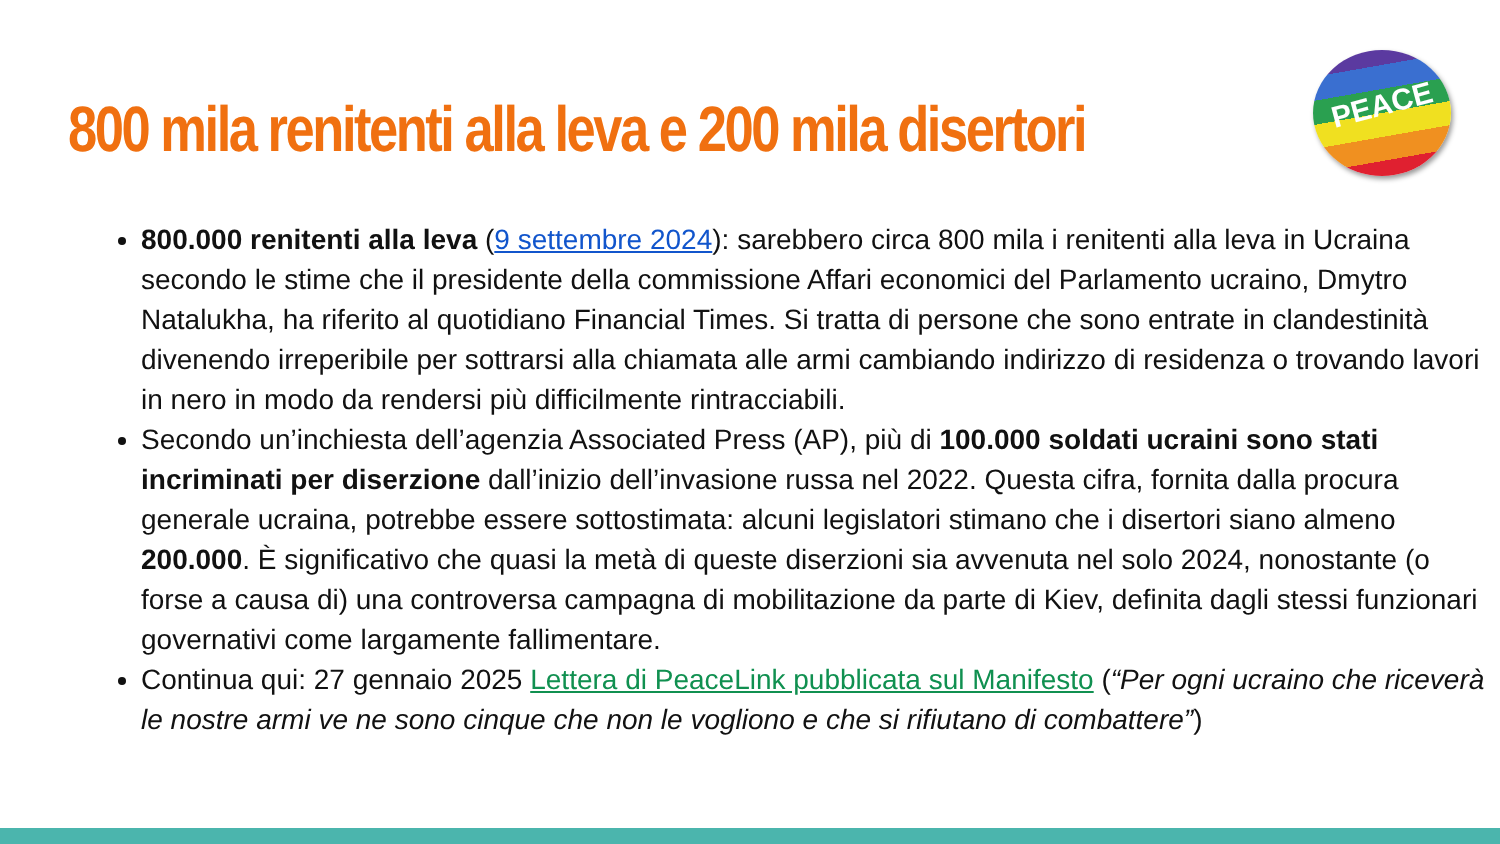800 mila renitenti alla leva e 200 mila disertori
PEACE
800.000 renitenti alla leva (9 settembre 2024): sarebbero circa 800 mila i renitenti alla leva in Ucraina secondo le stime che il presidente della commissione Affari economici del Parlamento ucraino, Dmytro Natalukha, ha riferito al quotidiano Financial Times. Si tratta di persone che sono entrate in clandestinità divenendo irreperibile per sottrarsi alla chiamata alle armi cambiando indirizzo di residenza o trovando lavori in nero in modo da rendersi più difficilmente rintracciabili.
Secondo un’inchiesta dell’agenzia Associated Press (AP), più di 100.000 soldati ucraini sono stati incriminati per diserzione dall’inizio dell’invasione russa nel 2022. Questa cifra, fornita dalla procura generale ucraina, potrebbe essere sottostimata: alcuni legislatori stimano che i disertori siano almeno 200.000. È significativo che quasi la metà di queste diserzioni sia avvenuta nel solo 2024, nonostante (o forse a causa di) una controversa campagna di mobilitazione da parte di Kiev, definita dagli stessi funzionari governativi come largamente fallimentare.
Continua qui: 27 gennaio 2025 Lettera di PeaceLink pubblicata sul Manifesto (“Per ogni ucraino che riceverà le nostre armi ve ne sono cinque che non le vogliono e che si rifiutano di combattere”)